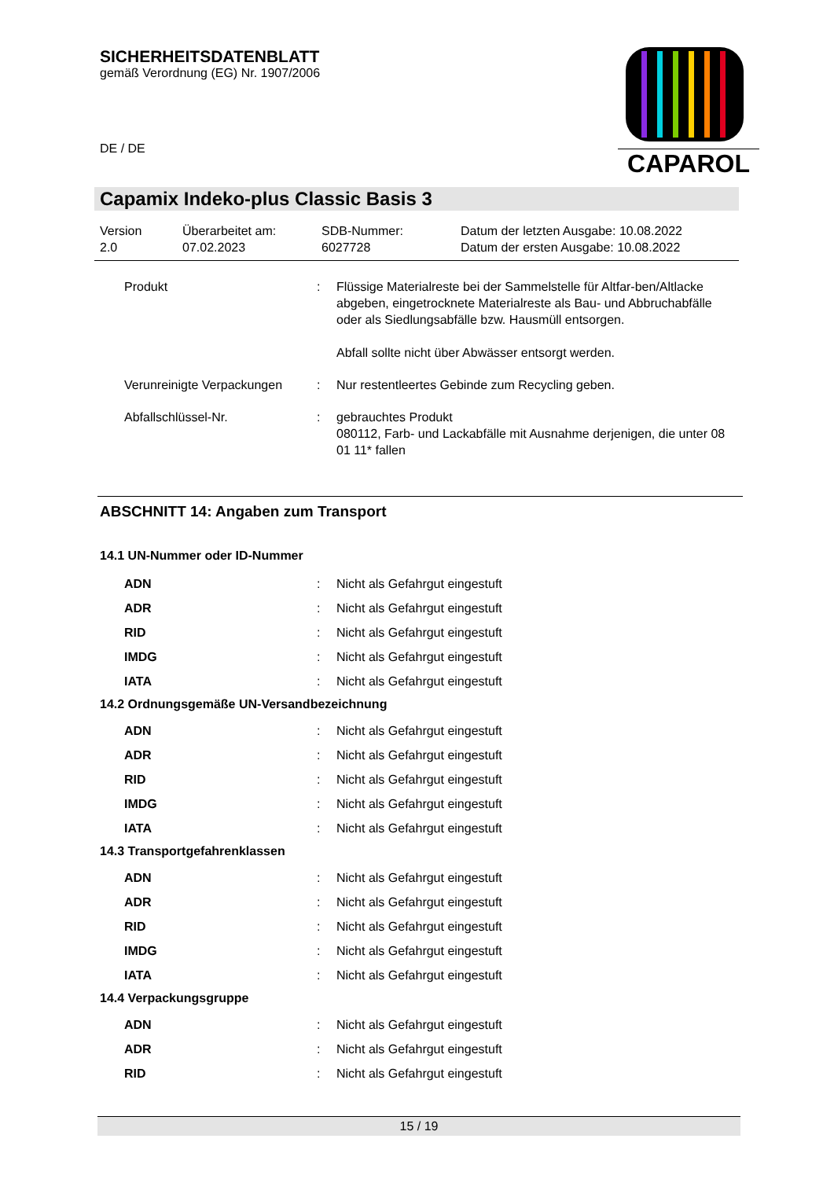SICHERHEITSDATENBLATT
gemäß Verordnung (EG) Nr. 1907/2006
DE / DE
CAPAROL
Capamix Indeko-plus Classic Basis 3
| Version 2.0 | Überarbeitet am: 07.02.2023 | SDB-Nummer: 6027728 | Datum der letzten Ausgabe: 10.08.2022 Datum der ersten Ausgabe: 10.08.2022 |
| Produkt | : | Flüssige Materialreste bei der Sammelstelle für Altfar-ben/Altlacke abgeben, eingetrocknete Materialreste als Bau- und Abbruchabfälle oder als Siedlungsabfälle bzw. Hausmüll entsorgen. Abfall sollte nicht über Abwässer entsorgt werden. |
| Verunreinigte Verpackungen | : | Nur restentleertes Gebinde zum Recycling geben. |
| Abfallschlüssel-Nr. | : | gebrauchtes Produkt 080112, Farb- und Lackabfälle mit Ausnahme derjenigen, die unter 08 01 11* fallen |
ABSCHNITT 14: Angaben zum Transport
14.1 UN-Nummer oder ID-Nummer
| ADN | : | Nicht als Gefahrgut eingestuft |
| ADR | : | Nicht als Gefahrgut eingestuft |
| RID | : | Nicht als Gefahrgut eingestuft |
| IMDG | : | Nicht als Gefahrgut eingestuft |
| IATA | : | Nicht als Gefahrgut eingestuft |
14.2 Ordnungsgemäße UN-Versandbezeichnung
| ADN | : | Nicht als Gefahrgut eingestuft |
| ADR | : | Nicht als Gefahrgut eingestuft |
| RID | : | Nicht als Gefahrgut eingestuft |
| IMDG | : | Nicht als Gefahrgut eingestuft |
| IATA | : | Nicht als Gefahrgut eingestuft |
14.3 Transportgefahrenklassen
| ADN | : | Nicht als Gefahrgut eingestuft |
| ADR | : | Nicht als Gefahrgut eingestuft |
| RID | : | Nicht als Gefahrgut eingestuft |
| IMDG | : | Nicht als Gefahrgut eingestuft |
| IATA | : | Nicht als Gefahrgut eingestuft |
14.4 Verpackungsgruppe
| ADN | : | Nicht als Gefahrgut eingestuft |
| ADR | : | Nicht als Gefahrgut eingestuft |
| RID | : | Nicht als Gefahrgut eingestuft |
15 / 19